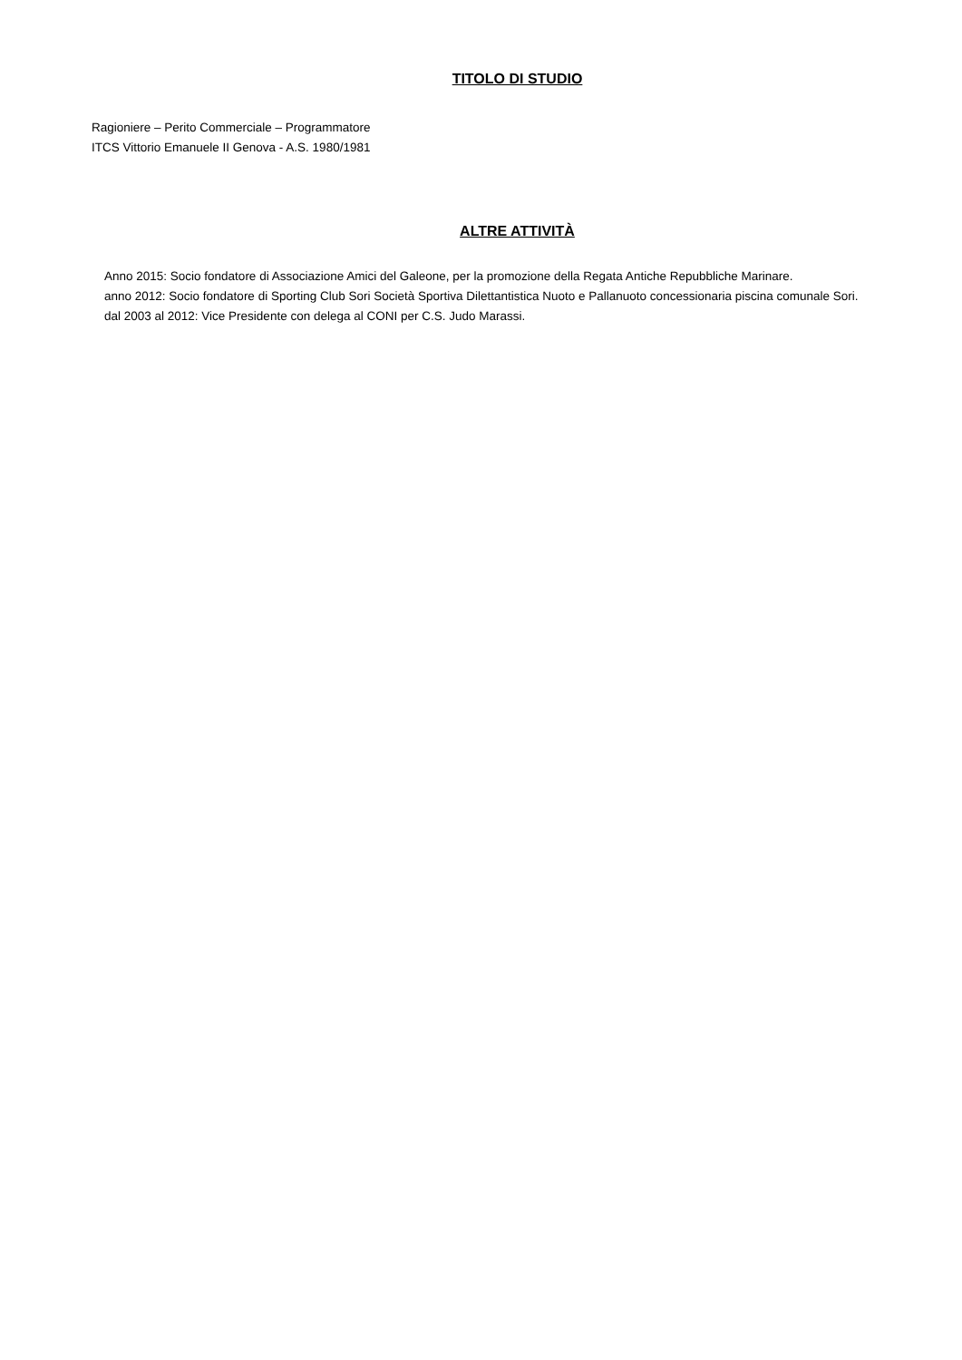TITOLO DI STUDIO
Ragioniere – Perito Commerciale – Programmatore
ITCS Vittorio Emanuele II Genova - A.S. 1980/1981
ALTRE ATTIVITÀ
Anno 2015: Socio fondatore di Associazione Amici del Galeone, per la promozione della Regata Antiche Repubbliche Marinare.
anno 2012: Socio fondatore di Sporting Club Sori Società Sportiva Dilettantistica Nuoto e Pallanuoto concessionaria piscina comunale Sori.
dal 2003 al 2012: Vice Presidente con delega al CONI per C.S. Judo Marassi.